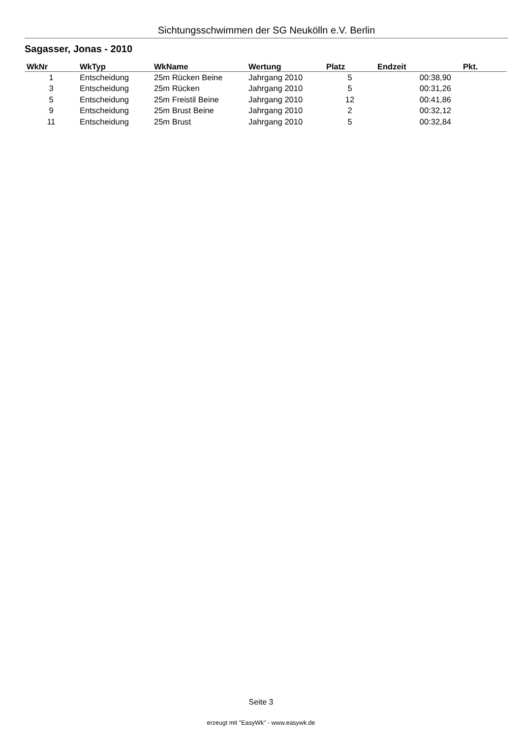Sichtungsschwimmen der SG Neukölln e.V. Berlin
Sagasser, Jonas - 2010
| WkNr | WkTyp | WkName | Wertung | Platz | Endzeit | Pkt. |
| --- | --- | --- | --- | --- | --- | --- |
| 1 | Entscheidung | 25m Rücken Beine | Jahrgang 2010 | 5 | 00:38,90 | |
| 3 | Entscheidung | 25m Rücken | Jahrgang 2010 | 5 | 00:31,26 | |
| 5 | Entscheidung | 25m Freistil Beine | Jahrgang 2010 | 12 | 00:41,86 | |
| 9 | Entscheidung | 25m Brust Beine | Jahrgang 2010 | 2 | 00:32,12 | |
| 11 | Entscheidung | 25m Brust | Jahrgang 2010 | 5 | 00:32,84 | |
Seite 3
erzeugt mit "EasyWk" - www.easywk.de